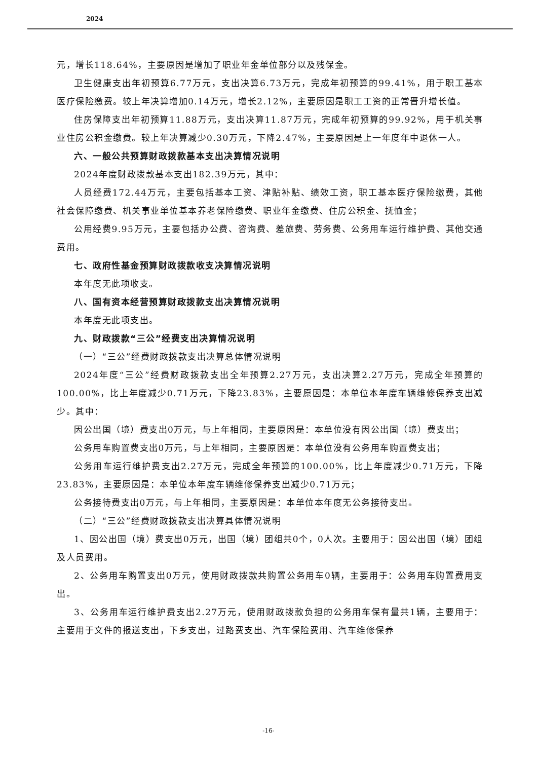2024
元，增长118.64%，主要原因是增加了职业年金单位部分以及残保金。
卫生健康支出年初预算6.77万元，支出决算6.73万元，完成年初预算的99.41%，用于职工基本医疗保险缴费。较上年决算增加0.14万元，增长2.12%，主要原因是职工工资的正常晋升增长值。
住房保障支出年初预算11.88万元，支出决算11.87万元，完成年初预算的99.92%，用于机关事业住房公积金缴费。较上年决算减少0.30万元，下降2.47%，主要原因是上一年度年中退休一人。
六、一般公共预算财政拨款基本支出决算情况说明
2024年度财政拨款基本支出182.39万元，其中：
人员经费172.44万元，主要包括基本工资、津贴补贴、绩效工资，职工基本医疗保险缴费，其他社会保障缴费、机关事业单位基本养老保险缴费、职业年金缴费、住房公积金、抚恤金；
公用经费9.95万元，主要包括办公费、咨询费、差旅费、劳务费、公务用车运行维护费、其他交通费用。
七、政府性基金预算财政拨款收支决算情况说明
本年度无此项收支。
八、国有资本经营预算财政拨款支出决算情况说明
本年度无此项支出。
九、财政拨款“三公”经费支出决算情况说明
（一）“三公”经费财政拨款支出决算总体情况说明
2024年度“三公”经费财政拨款支出全年预算2.27万元，支出决算2.27万元，完成全年预算的100.00%，比上年度减少0.71万元，下降23.83%，主要原因是：本单位本年度车辆维修保养支出减少。其中：
因公出国（境）费支出0万元，与上年相同，主要原因是：本单位没有因公出国（境）费支出；
公务用车购置费支出0万元，与上年相同，主要原因是：本单位没有公务用车购置费支出；
公务用车运行维护费支出2.27万元，完成全年预算的100.00%，比上年度减少0.71万元，下降23.83%，主要原因是：本单位本年度车辆维修保养支出减少0.71万元；
公务接待费支出0万元，与上年相同，主要原因是：本单位本年度无公务接待支出。
（二）“三公”经费财政拨款支出决算具体情况说明
1、因公出国（境）费支出0万元，出国（境）团组共0个，0人次。主要用于：因公出国（境）团组及人员费用。
2、公务用车购置支出0万元，使用财政拨款共购置公务用车0辆，主要用于：公务用车购置费用支出。
3、公务用车运行维护费支出2.27万元，使用财政拨款负担的公务用车保有量共1辆，主要用于：主要用于文件的报送支出，下乡支出，过路费支出、汽车保险费用、汽车维修保养
-16-